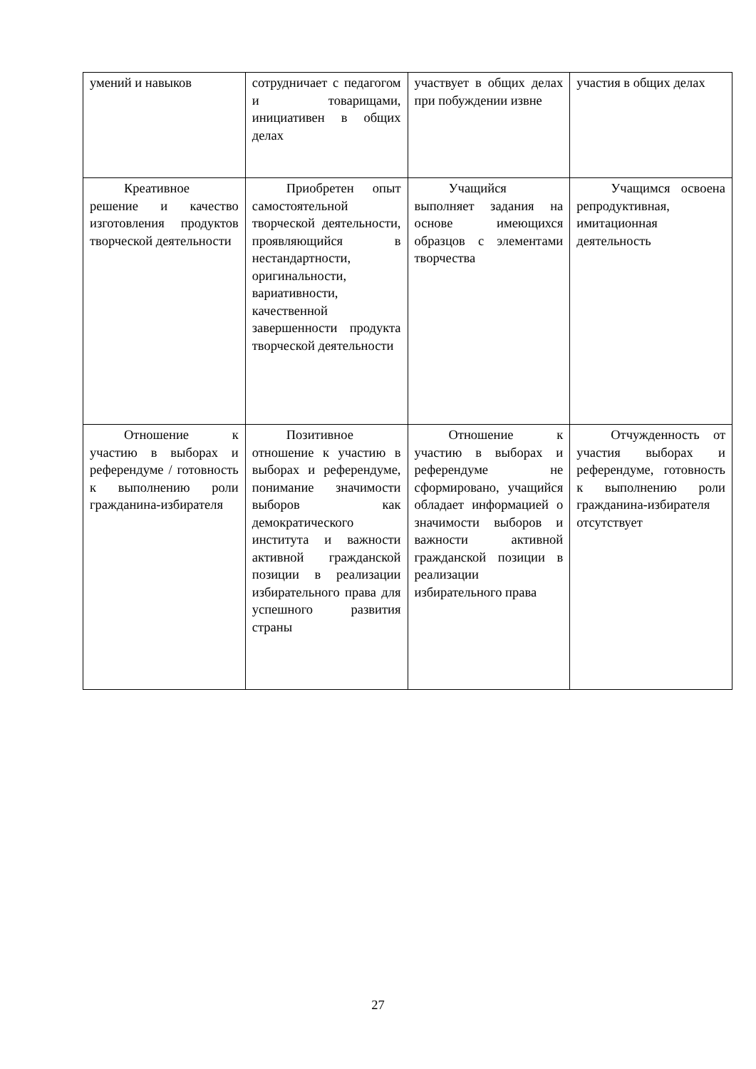| умений и навыков | сотрудничает с педагогом и товарищами, инициативен в общих делах | участвует в общих делах при побуждении извне | участия в общих делах |
| Креативное решение и качество изготовления продуктов творческой деятельности | Приобретен опыт самостоятельной творческой деятельности, проявляющийся в нестандартности, оригинальности, вариативности, качественной завершенности продукта творческой деятельности | Учащийся выполняет задания на основе имеющихся образцов с элементами творчества | Учащимся освоена репродуктивная, имитационная деятельность |
| Отношение к участию в выборах и референдуме / готовность к выполнению роли гражданина-избирателя | Позитивное отношение к участию в выборах и референдуме, понимание значимости выборов как демократического института и важности активной гражданской позиции в реализации избирательного права для успешного развития страны | Отношение к участию в выборах и референдуме не сформировано, учащийся обладает информацией о значимости выборов и важности активной гражданской позиции в реализации избирательного права | Отчужденность от участия выборах и референдуме, готовность к выполнению роли гражданина-избирателя отсутствует |
27